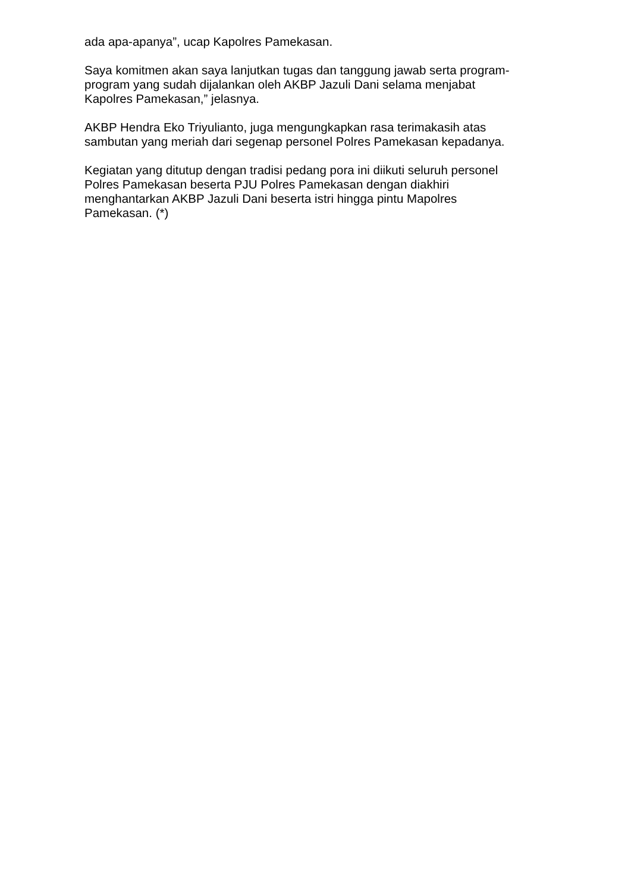ada apa-apanya”, ucap Kapolres Pamekasan.
Saya komitmen akan saya lanjutkan tugas dan tanggung jawab serta program-
program yang sudah dijalankan oleh AKBP Jazuli Dani selama menjabat
Kapolres Pamekasan,” jelasnya.
AKBP Hendra Eko Triyulianto, juga mengungkapkan rasa terimakasih atas
sambutan yang meriah dari segenap personel Polres Pamekasan kepadanya.
Kegiatan yang ditutup dengan tradisi pedang pora ini diikuti seluruh personel
Polres Pamekasan beserta PJU Polres Pamekasan dengan diakhiri
menghantarkan AKBP Jazuli Dani beserta istri hingga pintu Mapolres
Pamekasan. (*)